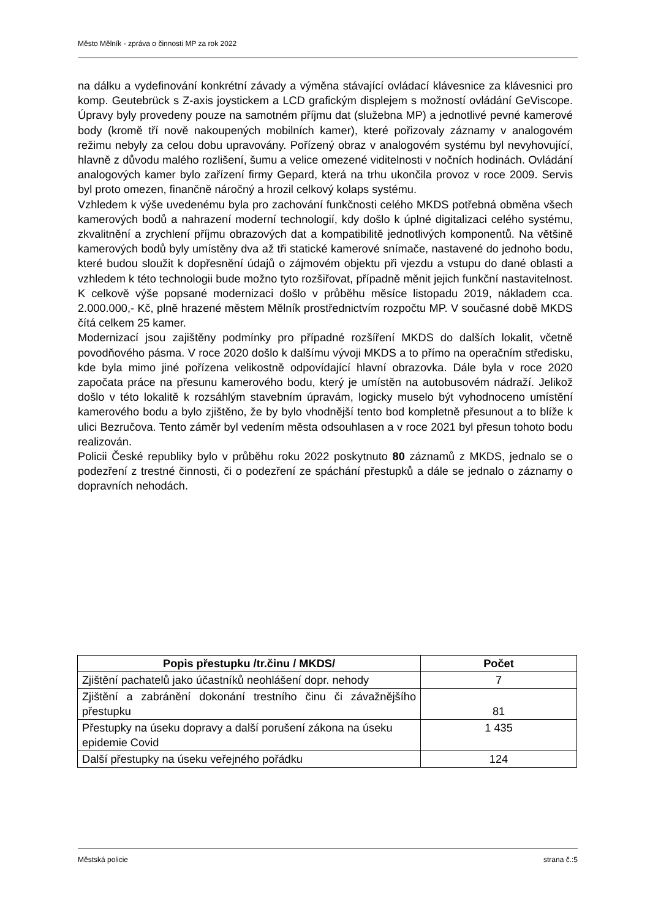Město Mělník - zpráva o činnosti MP za rok 2022
na dálku a vydefinování konkrétní závady a výměna stávající ovládací klávesnice za klávesnici pro komp. Geutebrück s Z-axis joystickem a LCD grafickým displejem s možností ovládání GeViscope. Úpravy byly provedeny pouze na samotném příjmu dat (služebna MP) a jednotlivé pevné kamerové body (kromě tří nově nakoupených mobilních kamer), které pořizovaly záznamy v analogovém režimu nebyly za celou dobu upravovány. Pořízený obraz v analogovém systému byl nevyhovující, hlavně z důvodu malého rozlišení, šumu a velice omezené viditelnosti v nočních hodinách. Ovládání analogových kamer bylo zařízení firmy Gepard, která na trhu ukončila provoz v roce 2009. Servis byl proto omezen, finančně náročný a hrozil celkový kolaps systému.
Vzhledem k výše uvedenému byla pro zachování funkčnosti celého MKDS potřebná obměna všech kamerových bodů a nahrazení moderní technologií, kdy došlo k úplné digitalizaci celého systému, zkvalitnění a zrychlení příjmu obrazových dat a kompatibilitě jednotlivých komponentů. Na většině kamerových bodů byly umístěny dva až tři statické kamerové snímače, nastavené do jednoho bodu, které budou sloužit k dopřesnění údajů o zájmovém objektu při vjezdu a vstupu do dané oblasti a vzhledem k této technologii bude možno tyto rozšiřovat, případně měnit jejich funkční nastavitelnost. K celkově výše popsané modernizaci došlo v průběhu měsíce listopadu 2019, nákladem cca. 2.000.000,- Kč, plně hrazené městem Mělník prostřednictvím rozpočtu MP. V současné době MKDS čítá celkem 25 kamer.
Modernizací jsou zajištěny podmínky pro případné rozšíření MKDS do dalších lokalit, včetně povodňového pásma. V roce 2020 došlo k dalšímu vývoji MKDS a to přímo na operačním středisku, kde byla mimo jiné pořízena velikostně odpovídající hlavní obrazovka. Dále byla v roce 2020 započata práce na přesunu kamerového bodu, který je umístěn na autobusovém nádraží. Jelikož došlo v této lokalitě k rozsáhlým stavebním úpravám, logicky muselo být vyhodnoceno umístění kamerového bodu a bylo zjištěno, že by bylo vhodnější tento bod kompletně přesunout a to blíže k ulici Bezručova. Tento záměr byl vedením města odsouhlasen a v roce 2021 byl přesun tohoto bodu realizován.
Policii České republiky bylo v průběhu roku 2022 poskytnuto 80 záznamů z MKDS, jednalo se o podezření z trestné činnosti, či o podezření ze spáchání přestupků a dále se jednalo o záznamy o dopravních nehodách.
| Popis přestupku /tr.činu / MKDS/ | Počet |
| --- | --- |
| Zjištění pachatelů jako účastníků neohlášení dopr. nehody | 7 |
| Zjištění a zabránění dokonání trestního činu či závažnějšího přestupku | 81 |
| Přestupky na úseku dopravy a další porušení zákona na úseku epidemie Covid | 1 435 |
| Další přestupky na úseku veřejného pořádku | 124 |
Městská policie strana č.:5